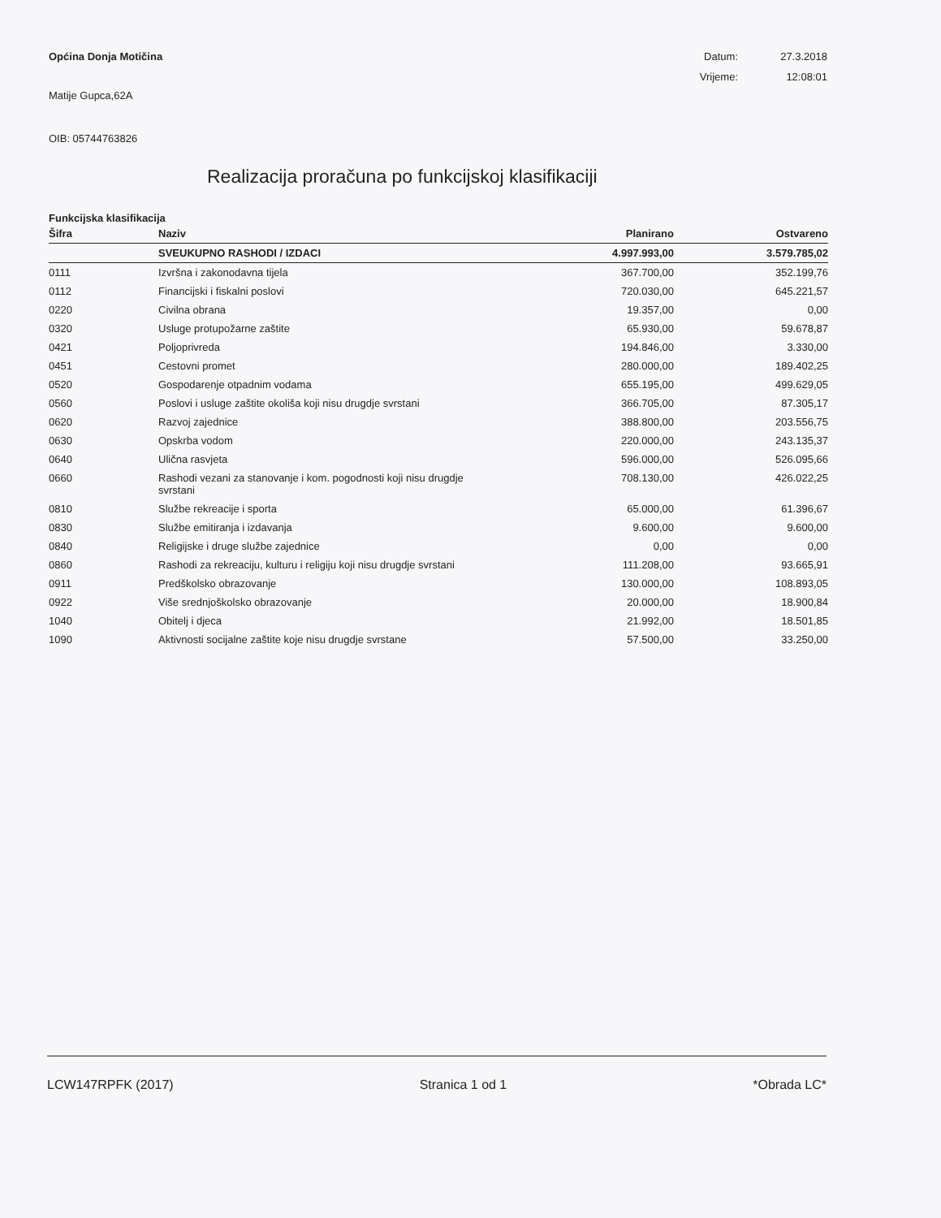Općina Donja Motičina Datum: 27.3.2018 Vrijeme: 12:08:01
Matije Gupca,62A
OIB: 05744763826
Realizacija proračuna po funkcijskoj klasifikaciji
Funkcijska klasifikacija
| Šifra | Naziv | Planirano | Ostvareno |
| --- | --- | --- | --- |
| | SVEUKUPNO RASHODI / IZDACI | 4.997.993,00 | 3.579.785,02 |
| 0111 | Izvršna i zakonodavna tijela | 367.700,00 | 352.199,76 |
| 0112 | Financijski i fiskalni poslovi | 720.030,00 | 645.221,57 |
| 0220 | Civilna obrana | 19.357,00 | 0,00 |
| 0320 | Usluge protupožarne zaštite | 65.930,00 | 59.678,87 |
| 0421 | Poljoprivreda | 194.846,00 | 3.330,00 |
| 0451 | Cestovni promet | 280.000,00 | 189.402,25 |
| 0520 | Gospodarenje otpadnim vodama | 655.195,00 | 499.629,05 |
| 0560 | Poslovi i usluge zaštite okoliša koji nisu drugdje svrstani | 366.705,00 | 87.305,17 |
| 0620 | Razvoj zajednice | 388.800,00 | 203.556,75 |
| 0630 | Opskrba vodom | 220.000,00 | 243.135,37 |
| 0640 | Ulična rasvjeta | 596.000,00 | 526.095,66 |
| 0660 | Rashodi vezani za stanovanje i kom. pogodnosti koji nisu drugdje svrstani | 708.130,00 | 426.022,25 |
| 0810 | Službe rekreacije i sporta | 65.000,00 | 61.396,67 |
| 0830 | Službe emitiranja i izdavanja | 9.600,00 | 9.600,00 |
| 0840 | Religijske i druge službe zajednice | 0,00 | 0,00 |
| 0860 | Rashodi za rekreaciju, kulturu i religiju koji nisu drugdje svrstani | 111.208,00 | 93.665,91 |
| 0911 | Predškolsko obrazovanje | 130.000,00 | 108.893,05 |
| 0922 | Više srednjoškolsko obrazovanje | 20.000,00 | 18.900,84 |
| 1040 | Obitelj i djeca | 21.992,00 | 18.501,85 |
| 1090 | Aktivnosti socijalne zaštite koje nisu drugdje svrstane | 57.500,00 | 33.250,00 |
LCW147RPFK (2017) Stranica 1 od 1 *Obrada LC*